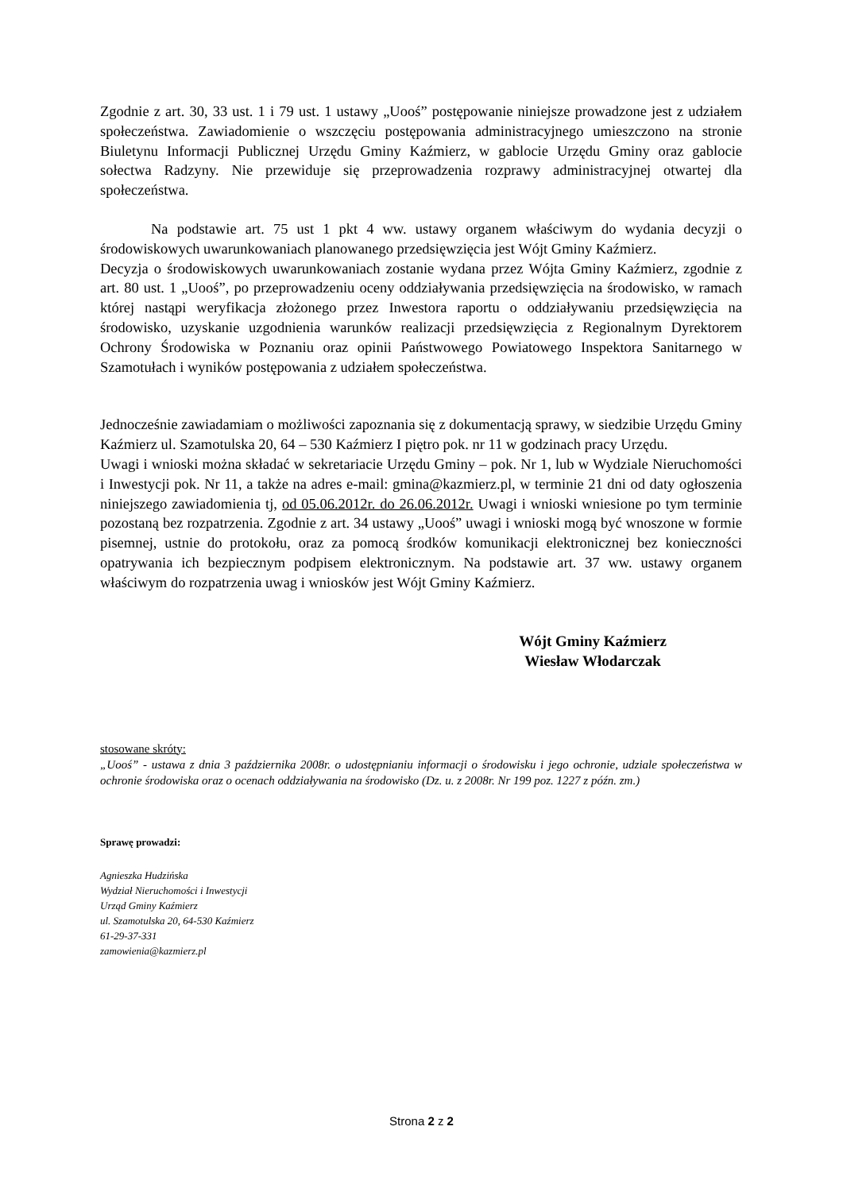Zgodnie z art. 30, 33 ust. 1 i 79 ust. 1 ustawy „Uooś” postępowanie niniejsze prowadzone jest z udziałem społeczeństwa. Zawiadomienie o wszczęciu postępowania administracyjnego umieszczono na stronie Biuletynu Informacji Publicznej Urzędu Gminy Kaźmierz, w gablocie Urzędu Gminy oraz gablocie sołectwa Radzyny. Nie przewiduje się przeprowadzenia rozprawy administracyjnej otwartej dla społeczeństwa.
Na podstawie art. 75 ust 1 pkt 4 ww. ustawy organem właściwym do wydania decyzji o środowiskowych uwarunkowaniach planowanego przedsięwzięcia jest Wójt Gminy Kaźmierz.
Decyzja o środowiskowych uwarunkowaniach zostanie wydana przez Wójta Gminy Kaźmierz, zgodnie z art. 80 ust. 1 „Uooś”, po przeprowadzeniu oceny oddziaływania przedsięwzięcia na środowisko, w ramach której nastąpi weryfikacja złożonego przez Inwestora raportu o oddziaływaniu przedsięwzięcia na środowisko, uzyskanie uzgodnienia warunków realizacji przedsięwzięcia z Regionalnym Dyrektorem Ochrony Środowiska w Poznaniu oraz opinii Państwowego Powiatowego Inspektora Sanitarnego w Szamotułach i wyników postępowania z udziałem społeczeństwa.
Jednocześnie zawiadamiam o możliwości zapoznania się z dokumentacją sprawy, w siedzibie Urzędu Gminy Kaźmierz ul. Szamotulska 20, 64 – 530 Kaźmierz I piętro pok. nr 11 w godzinach pracy Urzędu.
Uwagi i wnioski można składać w sekretariacie Urzędu Gminy – pok. Nr 1, lub w Wydziale Nieruchomości i Inwestycji pok. Nr 11, a także na adres e-mail: gmina@kazmierz.pl, w terminie 21 dni od daty ogłoszenia niniejszego zawiadomienia tj, od 05.06.2012r. do 26.06.2012r. Uwagi i wnioski wniesione po tym terminie pozostaną bez rozpatrzenia. Zgodnie z art. 34 ustawy „Uooś” uwagi i wnioski mogą być wnoszone w formie pisemnej, ustnie do protokołu, oraz za pomocą środków komunikacji elektronicznej bez konieczności opatrywania ich bezpiecznym podpisem elektronicznym. Na podstawie art. 37 ww. ustawy organem właściwym do rozpatrzenia uwag i wniosków jest Wójt Gminy Kaźmierz.
Wójt Gminy Kaźmierz
Wiesław Włodarczak
stosowane skróty:
„Uooś” - ustawa z dnia 3 października 2008r. o udostępnianiu informacji o środowisku i jego ochronie, udziale społeczeństwa w ochronie środowiska oraz o ocenach oddziaływania na środowisko (Dz. u. z 2008r. Nr 199 poz. 1227 z późn. zm.)
Sprawę prowadzi:
Agnieszka Hudzińska
Wydział Nieruchomości i Inwestycji
Urząd Gminy Kaźmierz
ul. Szamotulska 20, 64-530 Kaźmierz
61-29-37-331
zamowienia@kazmierz.pl
Strona 2 z 2